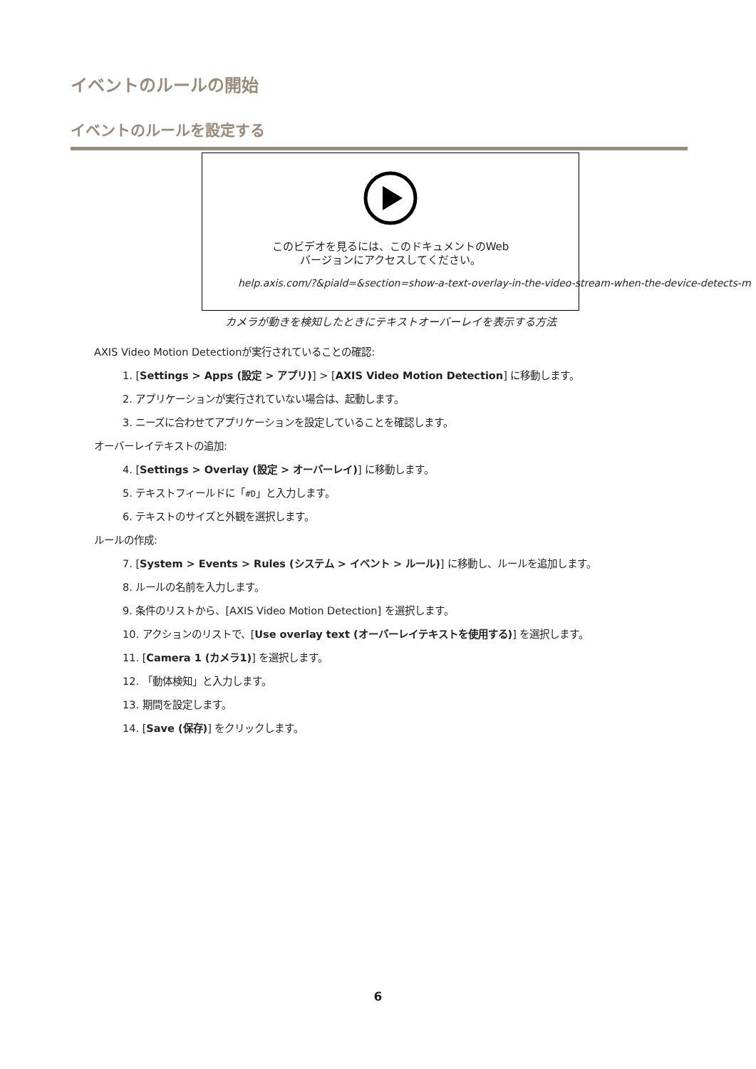イベントのルールの開始
イベントのルールを設定する
このビデオを見るには、このドキュメントのWeb
バージョンにアクセスしてください。
help.axis.com/?&piald=&section=show-a-text-overlay-in-the-video-stream-when-the-device-detects-m
カメラが動きを検知したときにテキストオーバーレイを表示する方法
AXIS Video Motion Detectionが実行されていることの確認:
1. [Settings > Apps (設定 > アプリ)] > [AXIS Video Motion Detection] に移動します。
2. アプリケーションが実行されていない場合は、起動します。
3. ニーズに合わせてアプリケーションを設定していることを確認します。
オーバーレイテキストの追加:
4. [Settings > Overlay (設定 > オーバーレイ)] に移動します。
5. テキストフィールドに「#D」と入力します。
6. テキストのサイズと外観を選択します。
ルールの作成:
7. [System > Events > Rules (システム > イベント > ルール)] に移動し、ルールを追加します。
8. ルールの名前を入力します。
9. 条件のリストから、[AXIS Video Motion Detection] を選択します。
10. アクションのリストで、[Use overlay text (オーバーレイテキストを使用する)] を選択します。
11. [Camera 1 (カメラ1)] を選択します。
12. 「動体検知」と入力します。
13. 期間を設定します。
14. [Save (保存)] をクリックします。
6